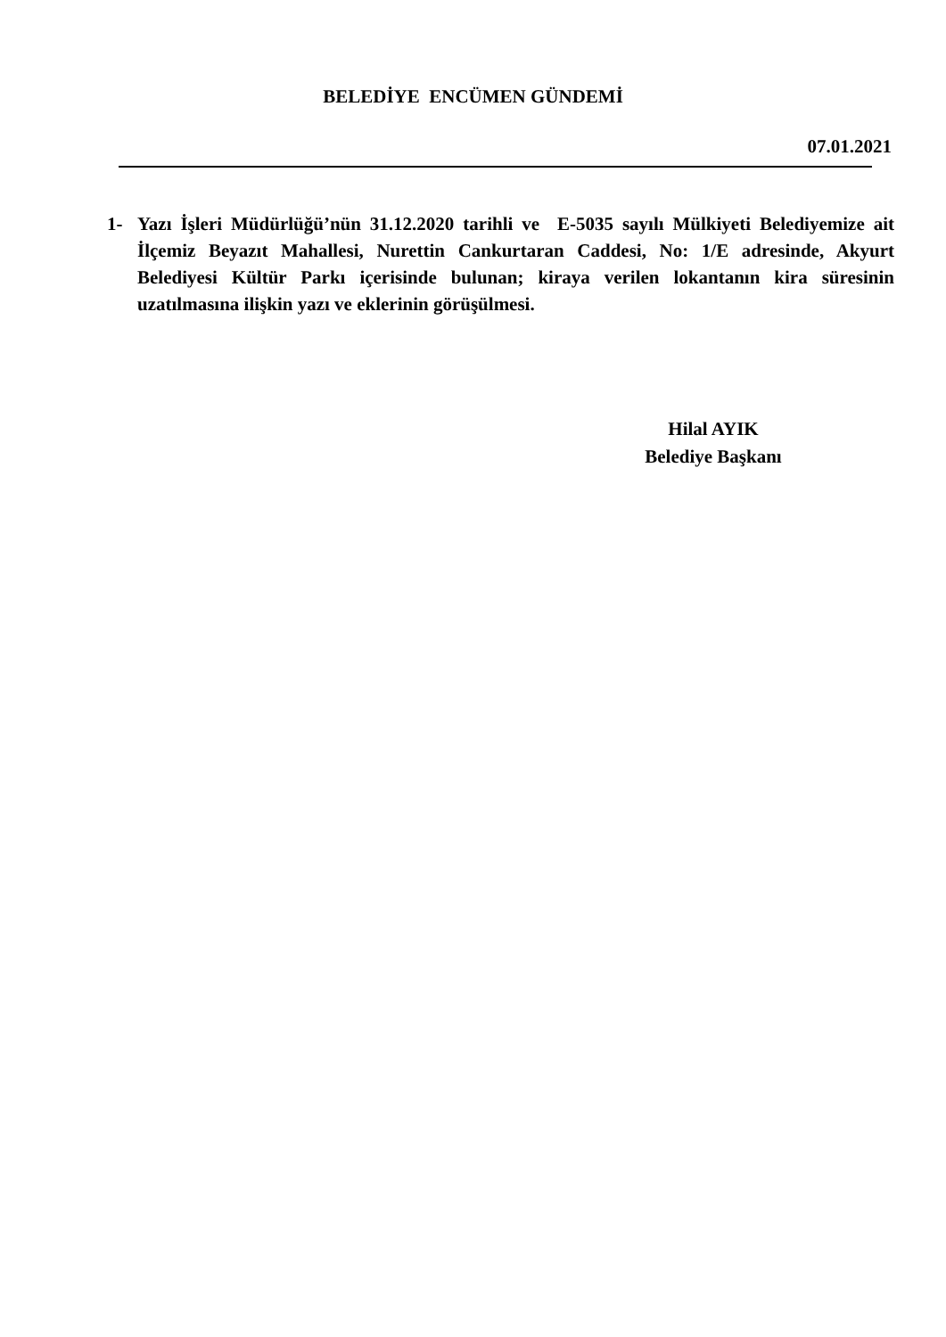BELEDİYE ENCÜMEN GÜNDEMİ
07.01.2021
1- Yazı İşleri Müdürlüğü’nün 31.12.2020 tarihli ve E-5035 sayılı Mülkiyeti Belediyemize ait İlçemiz Beyazıt Mahallesi, Nurettin Cankurtaran Caddesi, No: 1/E adresinde, Akyurt Belediyesi Kültür Parkı içerisinde bulunan; kiraya verilen lokantanın kira süresinin uzatılmasına ilişkin yazı ve eklerinin görüşülmesi.
Hilal AYIK
Belediye Başkanı